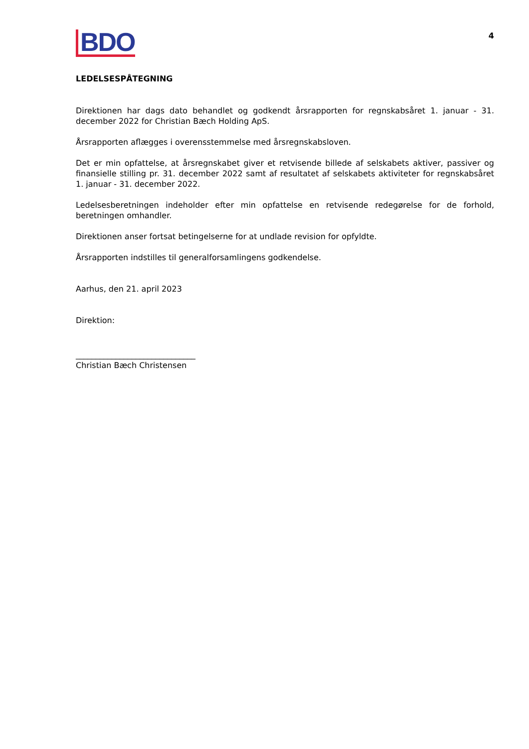4
BDO
LEDELSESPÅTEGNING
Direktionen har dags dato behandlet og godkendt årsrapporten for regnskabsåret 1. januar - 31. december 2022 for Christian Bæch Holding ApS.
Årsrapporten aflægges i overensstemmelse med årsregnskabsloven.
Det er min opfattelse, at årsregnskabet giver et retvisende billede af selskabets aktiver, passiver og finansielle stilling pr. 31. december 2022 samt af resultatet af selskabets aktiviteter for regnskabsåret 1. januar - 31. december 2022.
Ledelsesberetningen indeholder efter min opfattelse en retvisende redegørelse for de forhold, beretningen omhandler.
Direktionen anser fortsat betingelserne for at undlade revision for opfyldte.
Årsrapporten indstilles til generalforsamlingens godkendelse.
Aarhus, den 21. april 2023
Direktion:
______________________________
Christian Bæch Christensen